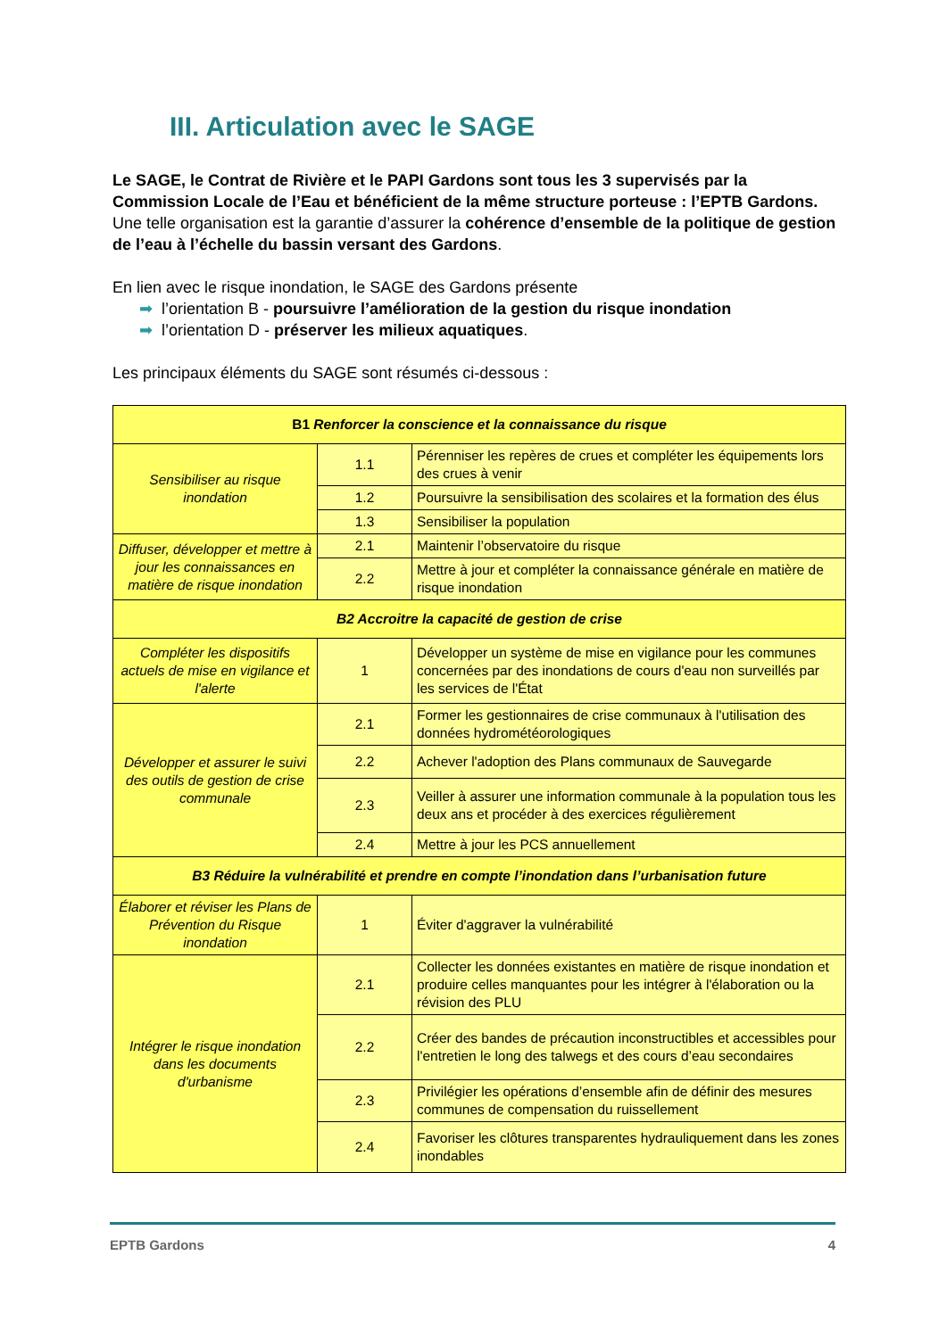III. Articulation avec le SAGE
Le SAGE, le Contrat de Rivière et le PAPI Gardons sont tous les 3 supervisés par la Commission Locale de l’Eau et bénéficient de la même structure porteuse : l’EPTB Gardons.
Une telle organisation est la garantie d’assurer la cohérence d’ensemble de la politique de gestion de l’eau à l’échelle du bassin versant des Gardons.
En lien avec le risque inondation, le SAGE des Gardons présente
➡ l’orientation B - poursuivre l’amélioration de la gestion du risque inondation
➡ l’orientation D - préserver les milieux aquatiques.
Les principaux éléments du SAGE sont résumés ci-dessous :
| B1 Renforcer la conscience et la connaissance du risque | | |
| Sensibiliser au risque inondation | 1.1 | Pérenniser les repères de crues et compléter les équipements lors des crues à venir |
| | 1.2 | Poursuivre la sensibilisation des scolaires et la formation des élus |
| | 1.3 | Sensibiliser la population |
| Diffuser, développer et mettre à jour les connaissances en matière de risque inondation | 2.1 | Maintenir l’observatoire du risque |
| | 2.2 | Mettre à jour et compléter la connaissance générale en matière de risque inondation |
| B2 Accroitre la capacité de gestion de crise | | |
| Compléter les dispositifs actuels de mise en vigilance et l'alerte | 1 | Développer un système de mise en vigilance pour les communes concernées par des inondations de cours d'eau non surveillés par les services de l'État |
| Développer et assurer le suivi des outils de gestion de crise communale | 2.1 | Former les gestionnaires de crise communaux à l'utilisation des données hydrométéorologiques |
| | 2.2 | Achever l'adoption des Plans communaux de Sauvegarde |
| | 2.3 | Veiller à assurer une information communale à la population tous les deux ans et procéder à des exercices régulièrement |
| | 2.4 | Mettre à jour les PCS annuellement |
| B3 Réduire la vulnérabilité et prendre en compte l’inondation dans l’urbanisation future | | |
| Élaborer et réviser les Plans de Prévention du Risque inondation | 1 | Éviter d'aggraver la vulnérabilité |
| Intégrer le risque inondation dans les documents d'urbanisme | 2.1 | Collecter les données existantes en matière de risque inondation et produire celles manquantes pour les intégrer à l'élaboration ou la révision des PLU |
| | 2.2 | Créer des bandes de précaution inconstructibles et accessibles pour l'entretien le long des talwegs et des cours d’eau secondaires |
| | 2.3 | Privilégier les opérations d’ensemble afin de définir des mesures communes de compensation du ruissellement |
| | 2.4 | Favoriser les clôtures transparentes hydrauliquement dans les zones inondables |
EPTB Gardons 4